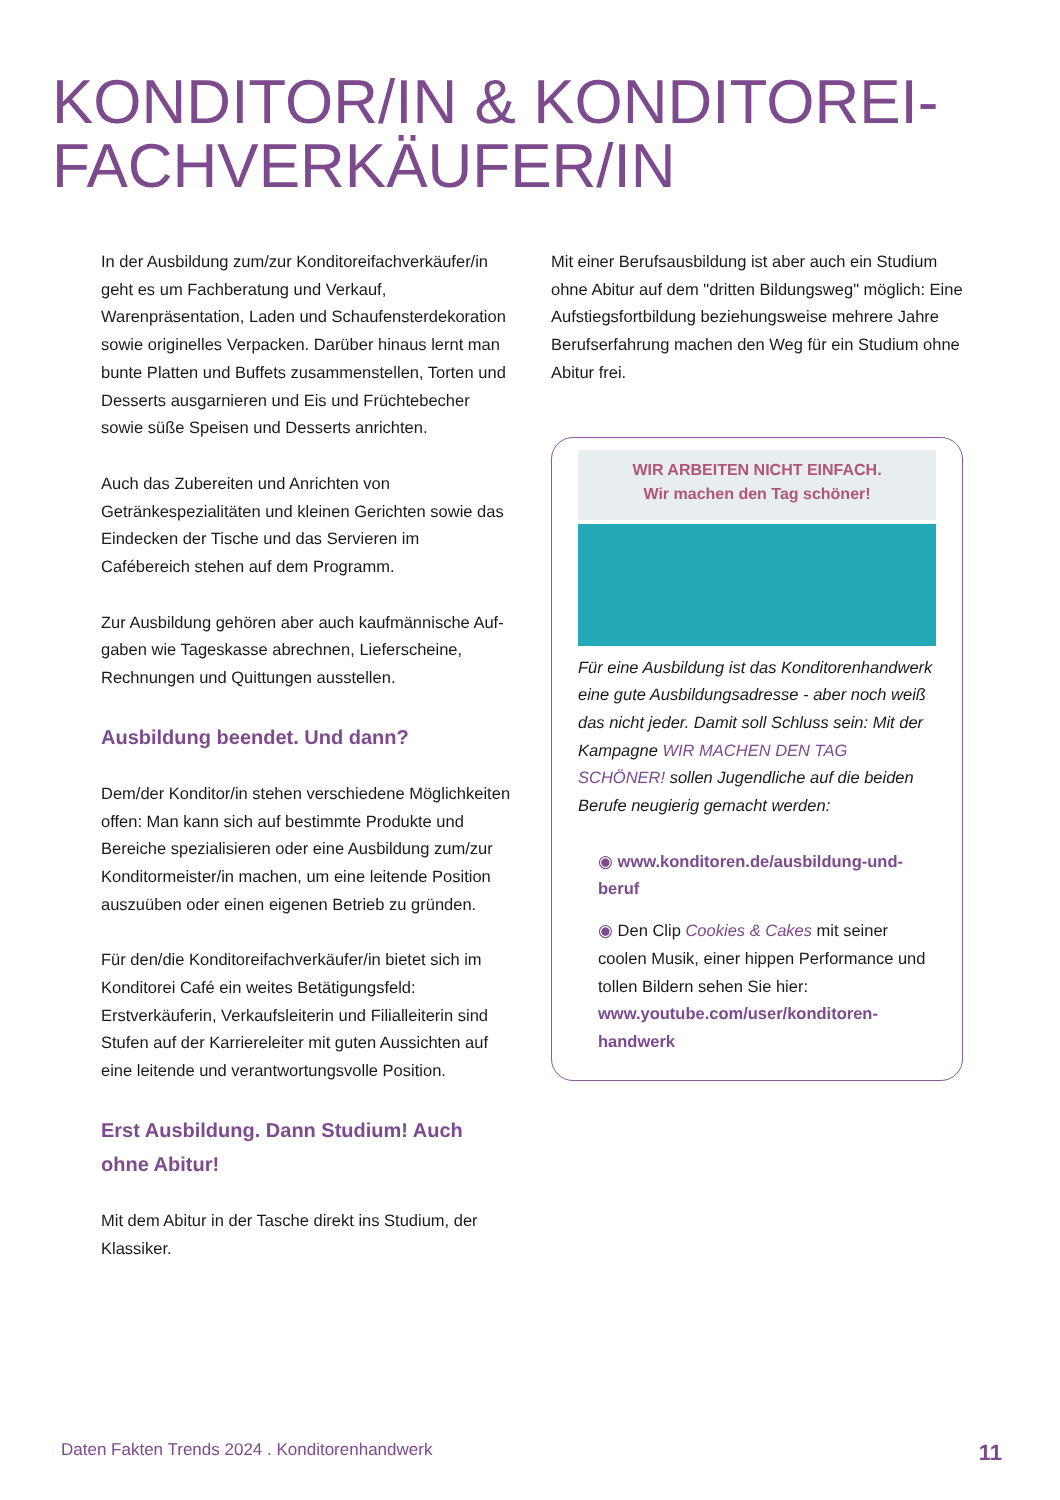KONDITOR/IN & KONDITOREI-
FACHVERKÄUFER/IN
In der Ausbildung zum/zur Konditoreifachverkäufer/in geht es um Fachberatung und Verkauf, Warenpräsentation, Laden und Schaufensterdekoration sowie originelles Verpacken. Darüber hinaus lernt man bunte Platten und Buffets zusammenstellen, Torten und Desserts ausgarnieren und Eis und Früchtebecher sowie süße Speisen und Desserts anrichten.
Auch das Zubereiten und Anrichten von Getränkespezialitäten und kleinen Gerichten sowie das Eindecken der Tische und das Servieren im Cafébereich stehen auf dem Programm.
Zur Ausbildung gehören aber auch kaufmännische Auf-gaben wie Tageskasse abrechnen, Lieferscheine, Rechnungen und Quittungen ausstellen.
Ausbildung beendet. Und dann?
Dem/der Konditor/in stehen verschiedene Möglichkeiten offen: Man kann sich auf bestimmte Produkte und Bereiche spezialisieren oder eine Ausbildung zum/zur Konditormeister/in machen, um eine leitende Position auszuüben oder einen eigenen Betrieb zu gründen.
Für den/die Konditoreifachverkäufer/in bietet sich im Konditorei Café ein weites Betätigungsfeld: Erstverkäuferin, Verkaufsleiterin und Filialleiterin sind Stufen auf der Karriereleiter mit guten Aussichten auf eine leitende und verantwortungsvolle Position.
Erst Ausbildung. Dann Studium! Auch ohne Abitur!
Mit dem Abitur in der Tasche direkt ins Studium, der Klassiker.
Mit einer Berufsausbildung ist aber auch ein Studium ohne Abitur auf dem "dritten Bildungsweg" möglich: Eine Aufstiegsfortbildung beziehungsweise mehrere Jahre Berufserfahrung machen den Weg für ein Studium ohne Abitur frei.
WIR ARBEITEN NICHT EINFACH.
Wir machen den Tag schöner!
Für eine Ausbildung ist das Konditorenhandwerk eine gute Ausbildungsadresse - aber noch weiß das nicht jeder. Damit soll Schluss sein: Mit der Kampagne WIR MACHEN DEN TAG SCHÖNER! sollen Jugendliche auf die beiden Berufe neugierig gemacht werden:
◉ www.konditoren.de/ausbildung-und-beruf
◉ Den Clip Cookies & Cakes mit seiner coolen Musik, einer hippen Performance und tollen Bildern sehen Sie hier: www.youtube.com/user/konditoren-handwerk
Daten Fakten Trends 2024 . Konditorenhandwerk 11